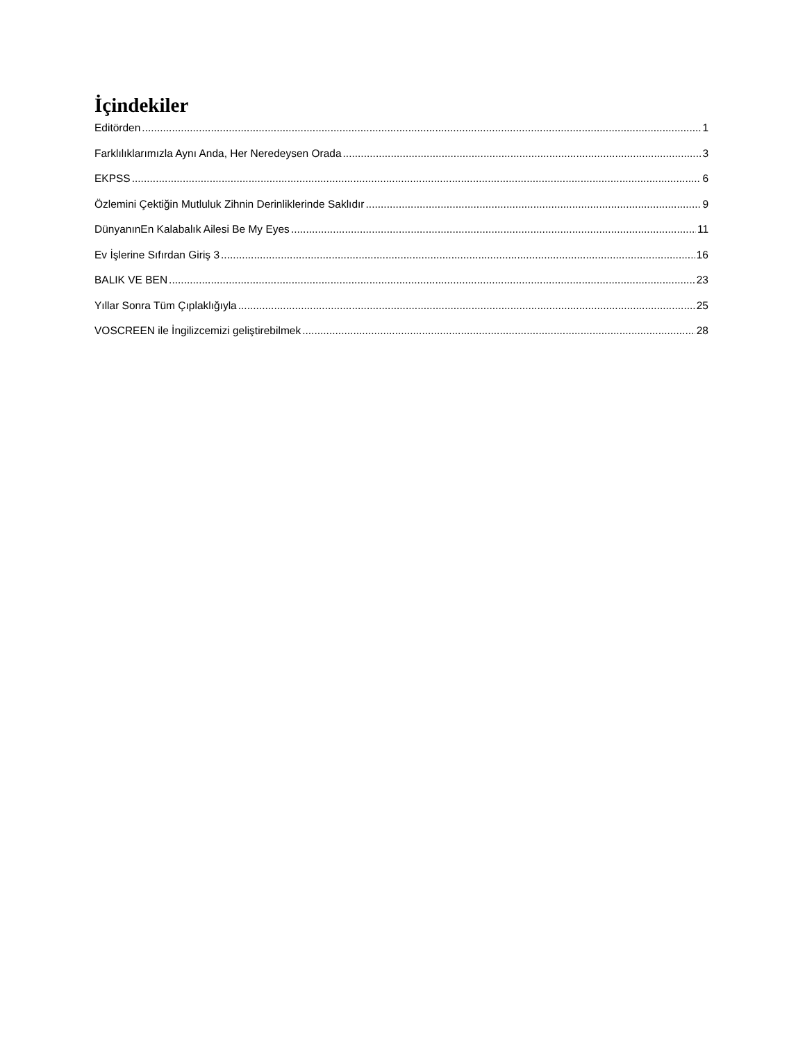İçindekiler
Editörden 1
Farklılıklarımızla Aynı Anda, Her Neredeysen Orada 3
EKPSS 6
Özlemini Çektiğin Mutluluk Zihnin Derinliklerinde Saklıdır 9
DünyanınEn Kalabalık Ailesi Be My Eyes 11
Ev İşlerine Sıfırdan Giriş 3 16
BALIK VE BEN 23
Yıllar Sonra Tüm Çıplaklığıyla 25
VOSCREEN ile İngilizcemizi geliştirebilmek 28